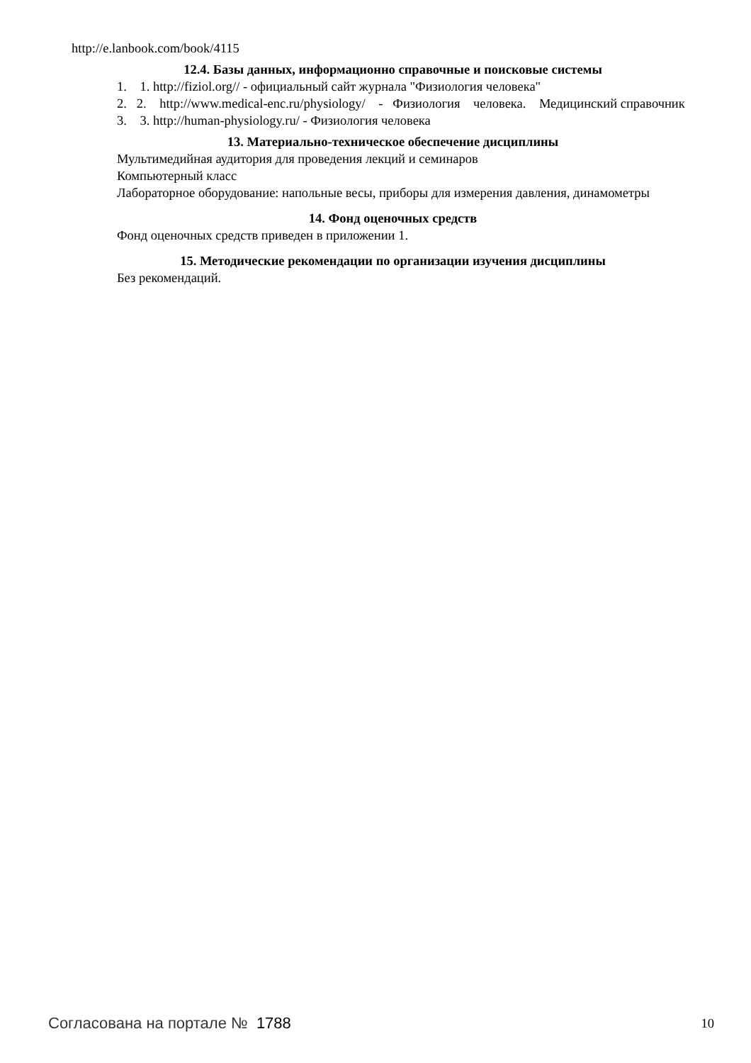http://e.lanbook.com/book/4115
12.4. Базы данных, информационно справочные и поисковые системы
1. 1. http://fiziol.org// - официальный сайт журнала "Физиология человека"
2. 2. http://www.medical-enc.ru/physiology/ - Физиология человека. Медицинский справочник
3. 3. http://human-physiology.ru/ - Физиология человека
13. Материально-техническое обеспечение дисциплины
Мультимедийная аудитория для проведения лекций и семинаров
Компьютерный класс
Лабораторное оборудование: напольные весы, приборы для измерения давления, динамометры
14. Фонд оценочных средств
Фонд оценочных средств приведен в приложении 1.
15. Методические рекомендации по организации изучения дисциплины
Без рекомендаций.
Согласована на портале № 1788 10